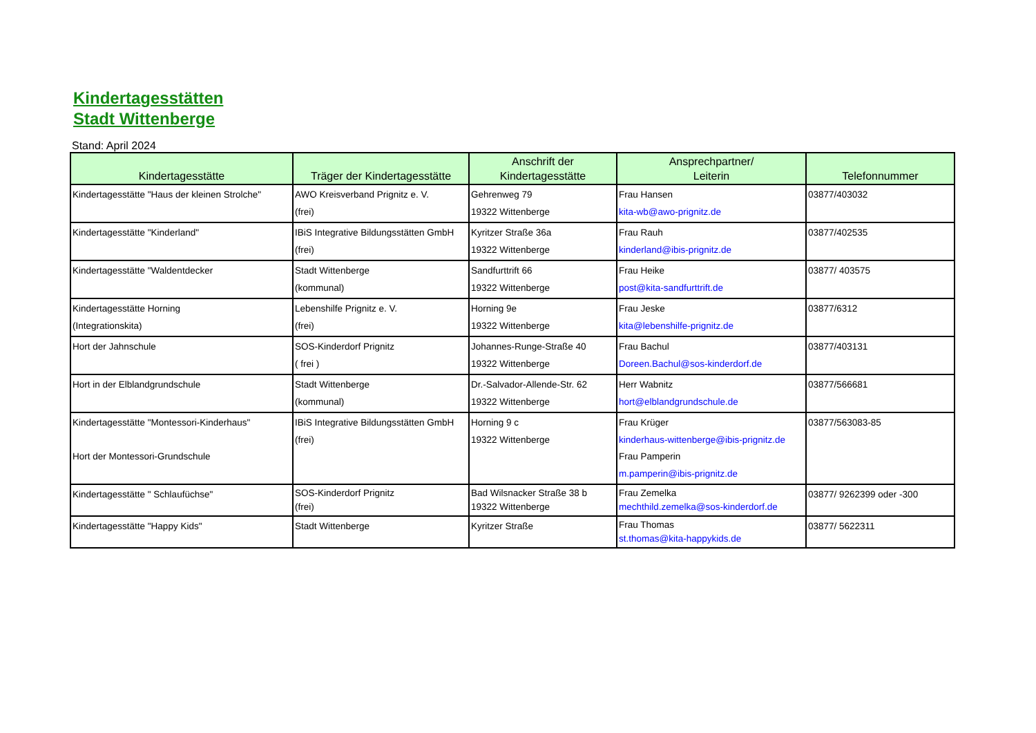Kindertagesstätten
Stadt Wittenberge
Stand: April 2024
| Kindertagesstätte | Träger der Kindertagesstätte | Anschrift der Kindertagesstätte | Ansprechpartner/ Leiterin | Telefonnummer |
| --- | --- | --- | --- | --- |
| Kindertagesstätte "Haus der kleinen Strolche" | AWO Kreisverband Prignitz e. V. (frei) | Gehrenweg 79 19322 Wittenberge | Frau Hansen kita-wb@awo-prignitz.de | 03877/403032 |
| Kindertagesstätte "Kinderland" | IBiS Integrative Bildungsstätten GmbH (frei) | Kyritzer Straße 36a 19322 Wittenberge | Frau Rauh kinderland@ibis-prignitz.de | 03877/402535 |
| Kindertagesstätte "Waldentdecker | Stadt Wittenberge (kommunal) | Sandfurttrift 66 19322 Wittenberge | Frau Heike post@kita-sandfurttrift.de | 03877/ 403575 |
| Kindertagesstätte Horning (Integrationskita) | Lebenshilfe Prignitz e. V. (frei) | Horning 9e 19322 Wittenberge | Frau Jeske kita@lebenshilfe-prignitz.de | 03877/6312 |
| Hort der Jahnschule | SOS-Kinderdorf Prignitz ( frei ) | Johannes-Runge-Straße 40 19322 Wittenberge | Frau Bachul Doreen.Bachul@sos-kinderdorf.de | 03877/403131 |
| Hort in der Elblandgrundschule | Stadt Wittenberge (kommunal) | Dr.-Salvador-Allende-Str. 62 19322 Wittenberge | Herr Wabnitz hort@elblandgrundschule.de | 03877/566681 |
| Kindertagesstätte "Montessori-Kinderhaus" Hort der Montessori-Grundschule | IBiS Integrative Bildungsstätten GmbH (frei) | Horning 9 c 19322 Wittenberge | Frau Krüger kinderhaus-wittenberge@ibis-prignitz.de Frau Pamperin m.pamperin@ibis-prignitz.de | 03877/563083-85 |
| Kindertagesstätte " Schlaufüchse" | SOS-Kinderdorf Prignitz (frei) | Bad Wilsnacker Straße 38 b 19322 Wittenberge | Frau Zemelka mechthild.zemelka@sos-kinderdorf.de | 03877/ 9262399 oder -300 |
| Kindertagesstätte "Happy Kids" | Stadt Wittenberge | Kyritzer Straße | Frau Thomas st.thomas@kita-happykids.de | 03877/ 5622311 |